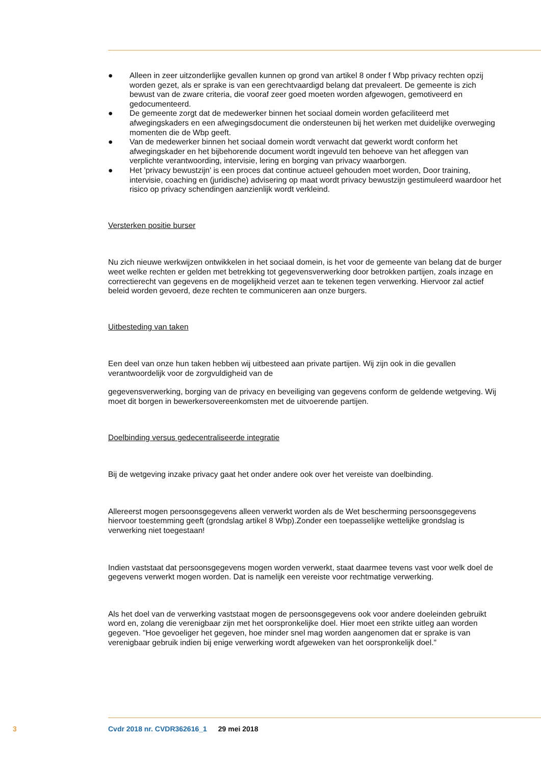● Alleen in zeer uitzonderlijke gevallen kunnen op grond van artikel 8 onder f Wbp privacy rechten opzij worden gezet, als er sprake is van een gerechtvaardigd belang dat prevaleert. De gemeente is zich bewust van de zware criteria, die vooraf zeer goed moeten worden afgewogen, gemotiveerd en gedocumenteerd.
● De gemeente zorgt dat de medewerker binnen het sociaal domein worden gefaciliteerd met afwegingskaders en een afwegingsdocument die ondersteunen bij het werken met duidelijke overweging momenten die de Wbp geeft.
● Van de medewerker binnen het sociaal domein wordt verwacht dat gewerkt wordt conform het afwegingskader en het bijbehorende document wordt ingevuld ten behoeve van het afleggen van verplichte verantwoording, intervisie, lering en borging van privacy waarborgen.
● Het 'privacy bewustzijn' is een proces dat continue actueel gehouden moet worden, Door training, intervisie, coaching en (juridische) advisering op maat wordt privacy bewustzijn gestimuleerd waardoor het risico op privacy schendingen aanzienlijk wordt verkleind.
Versterken positie burser
Nu zich nieuwe werkwijzen ontwikkelen in het sociaal domein, is het voor de gemeente van belang dat de burger weet welke rechten er gelden met betrekking tot gegevensverwerking door betrokken partijen, zoals inzage en correctierecht van gegevens en de mogelijkheid verzet aan te tekenen tegen verwerking. Hiervoor zal actief beleid worden gevoerd, deze rechten te communiceren aan onze burgers.
Uitbesteding van taken
Een deel van onze hun taken hebben wij uitbesteed aan private partijen. Wij zijn ook in die gevallen verantwoordelijk voor de zorgvuldigheid van de
gegevensverwerking, borging van de privacy en beveiliging van gegevens conform de geldende wetgeving. Wij moet dit borgen in bewerkersovereenkomsten met de uitvoerende partijen.
Doelbinding versus gedecentraliseerde integratie
Bij de wetgeving inzake privacy gaat het onder andere ook over het vereiste van doelbinding.
Allereerst mogen persoonsgegevens alleen verwerkt worden als de Wet bescherming persoonsgegevens hiervoor toestemming geeft (grondslag artikel 8 Wbp).Zonder een toepasselijke wettelijke grondslag is verwerking niet toegestaan!
Indien vaststaat dat persoonsgegevens mogen worden verwerkt, staat daarmee tevens vast voor welk doel de gegevens verwerkt mogen worden. Dat is namelijk een vereiste voor rechtmatige verwerking.
Als het doel van de verwerking vaststaat mogen de persoonsgegevens ook voor andere doeleinden gebruikt word en, zolang die verenigbaar zijn met het oorspronkelijke doel. Hier moet een strikte uitleg aan worden gegeven. "Hoe gevoeliger het gegeven, hoe minder snel mag worden aangenomen dat er sprake is van verenigbaar gebruik indien bij enige verwerking wordt afgeweken van het oorspronkelijk doel."
3 Cvdr 2018 nr. CVDR362616_1 29 mei 2018